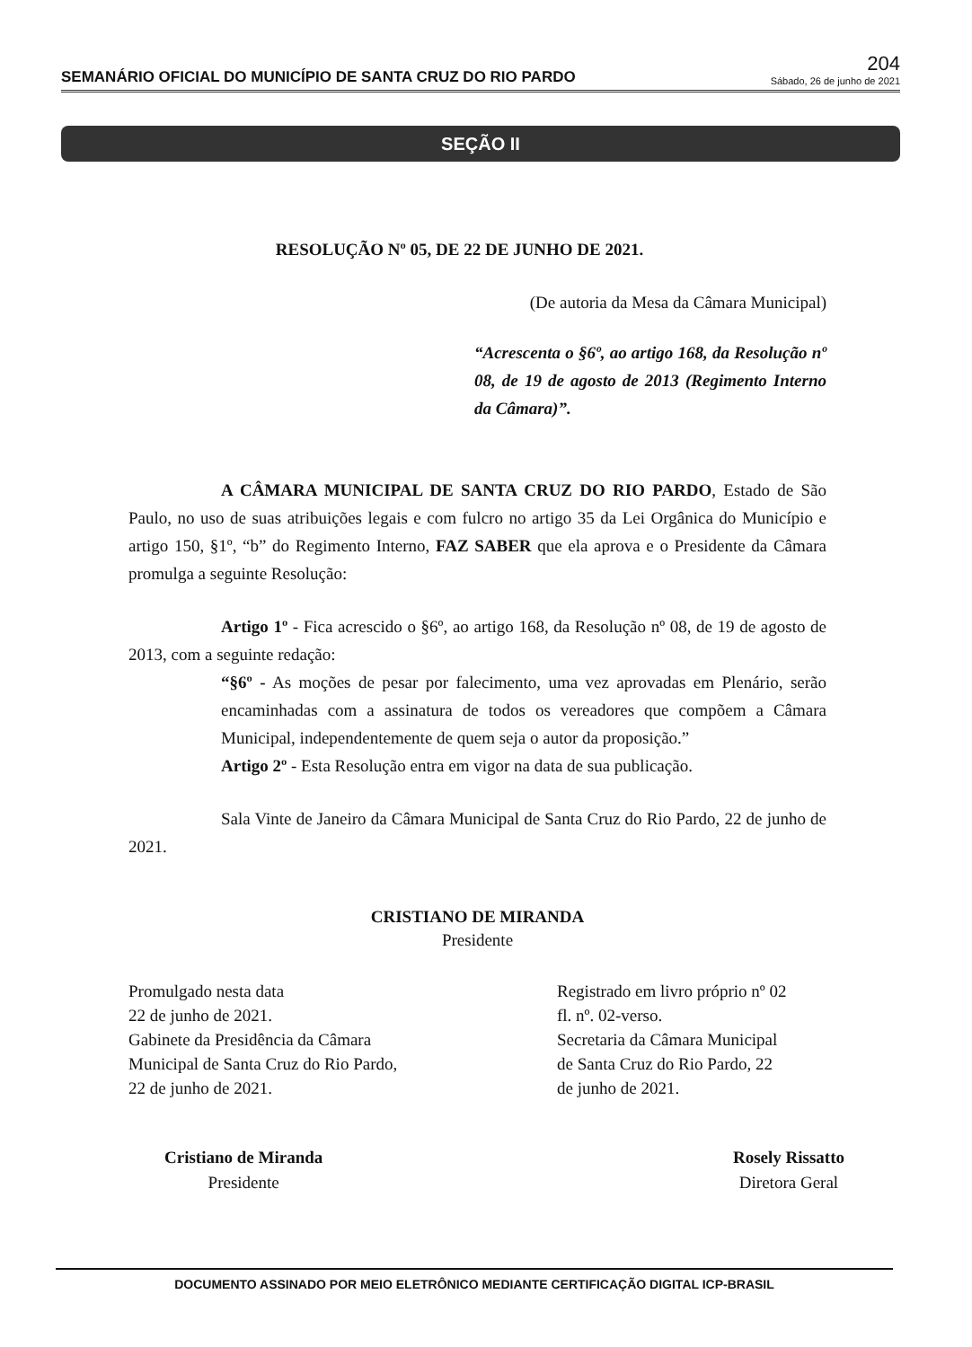SEMANÁRIO OFICIAL DO MUNICÍPIO DE SANTA CRUZ DO RIO PARDO
204
Sábado, 26 de junho de 2021
SEÇÃO II
RESOLUÇÃO Nº 05, DE 22 DE JUNHO DE 2021.
(De autoria da Mesa da Câmara Municipal)
“Acrescenta o §6º, ao artigo 168, da Resolução nº 08, de 19 de agosto de 2013 (Regimento Interno da Câmara)”.
A CÂMARA MUNICIPAL DE SANTA CRUZ DO RIO PARDO, Estado de São Paulo, no uso de suas atribuições legais e com fulcro no artigo 35 da Lei Orgânica do Município e artigo 150, §1º, “b” do Regimento Interno, FAZ SABER que ela aprova e o Presidente da Câmara promulga a seguinte Resolução:
Artigo 1º - Fica acrescido o §6º, ao artigo 168, da Resolução nº 08, de 19 de agosto de 2013, com a seguinte redação:
“§6º - As moções de pesar por falecimento, uma vez aprovadas em Plenário, serão encaminhadas com a assinatura de todos os vereadores que compõem a Câmara Municipal, independentemente de quem seja o autor da proposição.”
Artigo 2º - Esta Resolução entra em vigor na data de sua publicação.
Sala Vinte de Janeiro da Câmara Municipal de Santa Cruz do Rio Pardo, 22 de junho de 2021.
CRISTIANO DE MIRANDA
Presidente
Promulgado nesta data
22 de junho de 2021.
Gabinete da Presidência da Câmara
Municipal de Santa Cruz do Rio Pardo,
22 de junho de 2021.
Registrado em livro próprio nº 02
fl. nº. 02-verso.
Secretaria da Câmara Municipal
de Santa Cruz do Rio Pardo, 22
de junho de 2021.
Cristiano de Miranda
Presidente
Rosely Rissatto
Diretora Geral
DOCUMENTO ASSINADO POR MEIO ELETRÔNICO MEDIANTE CERTIFICAÇÃO DIGITAL ICP-BRASIL